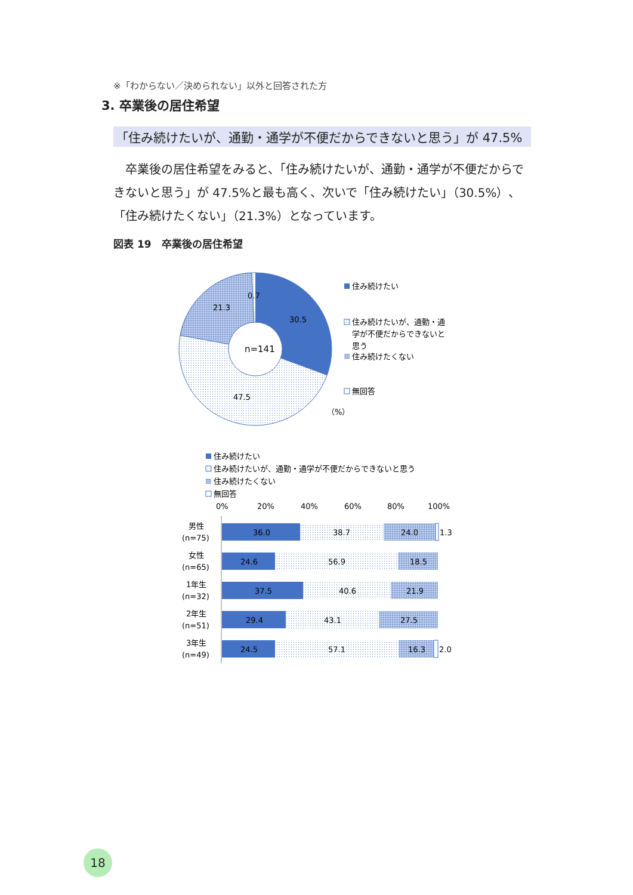※「わからない／決められない」以外と回答された方
3. 卒業後の居住希望
「住み続けたいが、通勤・通学が不便だからできないと思う」が 47.5%
卒業後の居住希望をみると、「住み続けたいが、通勤・通学が不便だからできないと思う」が 47.5%と最も高く、次いで「住み続けたい」（30.5%）、「住み続けたくない」（21.3%）となっています。
図表 19　卒業後の居住希望
n=141
30.5
21.3
0.7
47.5
（%）
住み続けたい
住み続けたいが、通勤・通
学が不便だからできないと
思う
住み続けたくない
無回答
住み続けたい
住み続けたいが、通勤・通学が不便だからできないと思う
住み続けたくない
無回答
0%
20%
40%
60%
80%
100%
男性
(n=75)
36.0
38.7
24.0
1.3
女性
(n=65)
24.6
56.9
18.5
1年生
(n=32)
37.5
40.6
21.9
2年生
(n=51)
29.4
43.1
27.5
3年生
(n=49)
24.5
57.1
16.3
2.0
18